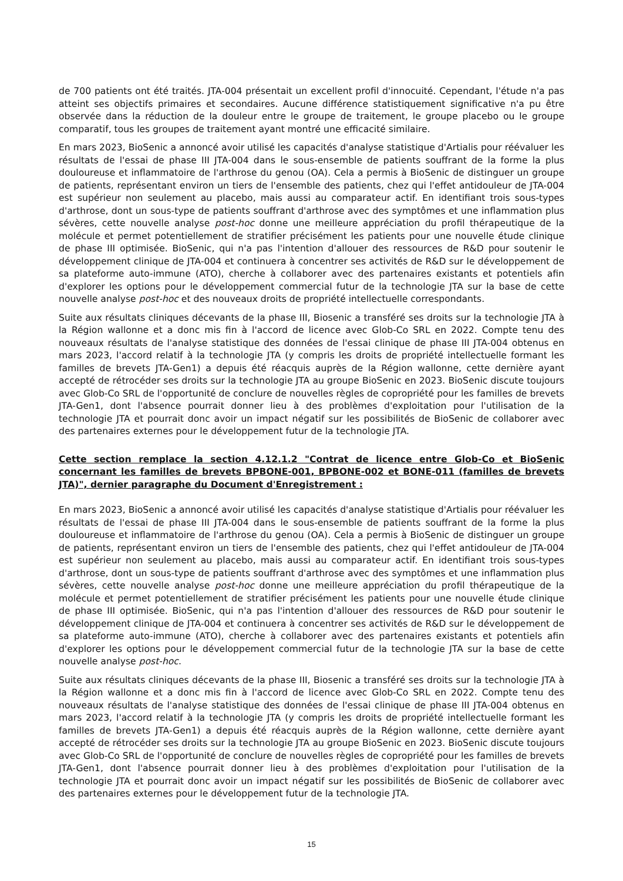de 700 patients ont été traités. JTA-004 présentait un excellent profil d'innocuité. Cependant, l'étude n'a pas atteint ses objectifs primaires et secondaires. Aucune différence statistiquement significative n'a pu être observée dans la réduction de la douleur entre le groupe de traitement, le groupe placebo ou le groupe comparatif, tous les groupes de traitement ayant montré une efficacité similaire.
En mars 2023, BioSenic a annoncé avoir utilisé les capacités d'analyse statistique d'Artialis pour réévaluer les résultats de l'essai de phase III JTA-004 dans le sous-ensemble de patients souffrant de la forme la plus douloureuse et inflammatoire de l'arthrose du genou (OA). Cela a permis à BioSenic de distinguer un groupe de patients, représentant environ un tiers de l'ensemble des patients, chez qui l'effet antidouleur de JTA-004 est supérieur non seulement au placebo, mais aussi au comparateur actif. En identifiant trois sous-types d'arthrose, dont un sous-type de patients souffrant d'arthrose avec des symptômes et une inflammation plus sévères, cette nouvelle analyse post-hoc donne une meilleure appréciation du profil thérapeutique de la molécule et permet potentiellement de stratifier précisément les patients pour une nouvelle étude clinique de phase III optimisée. BioSenic, qui n'a pas l'intention d'allouer des ressources de R&D pour soutenir le développement clinique de JTA-004 et continuera à concentrer ses activités de R&D sur le développement de sa plateforme auto-immune (ATO), cherche à collaborer avec des partenaires existants et potentiels afin d'explorer les options pour le développement commercial futur de la technologie JTA sur la base de cette nouvelle analyse post-hoc et des nouveaux droits de propriété intellectuelle correspondants.
Suite aux résultats cliniques décevants de la phase III, Biosenic a transféré ses droits sur la technologie JTA à la Région wallonne et a donc mis fin à l'accord de licence avec Glob-Co SRL en 2022. Compte tenu des nouveaux résultats de l'analyse statistique des données de l'essai clinique de phase III JTA-004 obtenus en mars 2023, l'accord relatif à la technologie JTA (y compris les droits de propriété intellectuelle formant les familles de brevets JTA-Gen1) a depuis été réacquis auprès de la Région wallonne, cette dernière ayant accepté de rétrocéder ses droits sur la technologie JTA au groupe BioSenic en 2023. BioSenic discute toujours avec Glob-Co SRL de l'opportunité de conclure de nouvelles règles de copropriété pour les familles de brevets JTA-Gen1, dont l'absence pourrait donner lieu à des problèmes d'exploitation pour l'utilisation de la technologie JTA et pourrait donc avoir un impact négatif sur les possibilités de BioSenic de collaborer avec des partenaires externes pour le développement futur de la technologie JTA.
Cette section remplace la section 4.12.1.2 "Contrat de licence entre Glob-Co et BioSenic concernant les familles de brevets BPBONE-001, BPBONE-002 et BONE-011 (familles de brevets JTA)", dernier paragraphe du Document d'Enregistrement :
En mars 2023, BioSenic a annoncé avoir utilisé les capacités d'analyse statistique d'Artialis pour réévaluer les résultats de l'essai de phase III JTA-004 dans le sous-ensemble de patients souffrant de la forme la plus douloureuse et inflammatoire de l'arthrose du genou (OA). Cela a permis à BioSenic de distinguer un groupe de patients, représentant environ un tiers de l'ensemble des patients, chez qui l'effet antidouleur de JTA-004 est supérieur non seulement au placebo, mais aussi au comparateur actif. En identifiant trois sous-types d'arthrose, dont un sous-type de patients souffrant d'arthrose avec des symptômes et une inflammation plus sévères, cette nouvelle analyse post-hoc donne une meilleure appréciation du profil thérapeutique de la molécule et permet potentiellement de stratifier précisément les patients pour une nouvelle étude clinique de phase III optimisée. BioSenic, qui n'a pas l'intention d'allouer des ressources de R&D pour soutenir le développement clinique de JTA-004 et continuera à concentrer ses activités de R&D sur le développement de sa plateforme auto-immune (ATO), cherche à collaborer avec des partenaires existants et potentiels afin d'explorer les options pour le développement commercial futur de la technologie JTA sur la base de cette nouvelle analyse post-hoc.
Suite aux résultats cliniques décevants de la phase III, Biosenic a transféré ses droits sur la technologie JTA à la Région wallonne et a donc mis fin à l'accord de licence avec Glob-Co SRL en 2022. Compte tenu des nouveaux résultats de l'analyse statistique des données de l'essai clinique de phase III JTA-004 obtenus en mars 2023, l'accord relatif à la technologie JTA (y compris les droits de propriété intellectuelle formant les familles de brevets JTA-Gen1) a depuis été réacquis auprès de la Région wallonne, cette dernière ayant accepté de rétrocéder ses droits sur la technologie JTA au groupe BioSenic en 2023. BioSenic discute toujours avec Glob-Co SRL de l'opportunité de conclure de nouvelles règles de copropriété pour les familles de brevets JTA-Gen1, dont l'absence pourrait donner lieu à des problèmes d'exploitation pour l'utilisation de la technologie JTA et pourrait donc avoir un impact négatif sur les possibilités de BioSenic de collaborer avec des partenaires externes pour le développement futur de la technologie JTA.
15